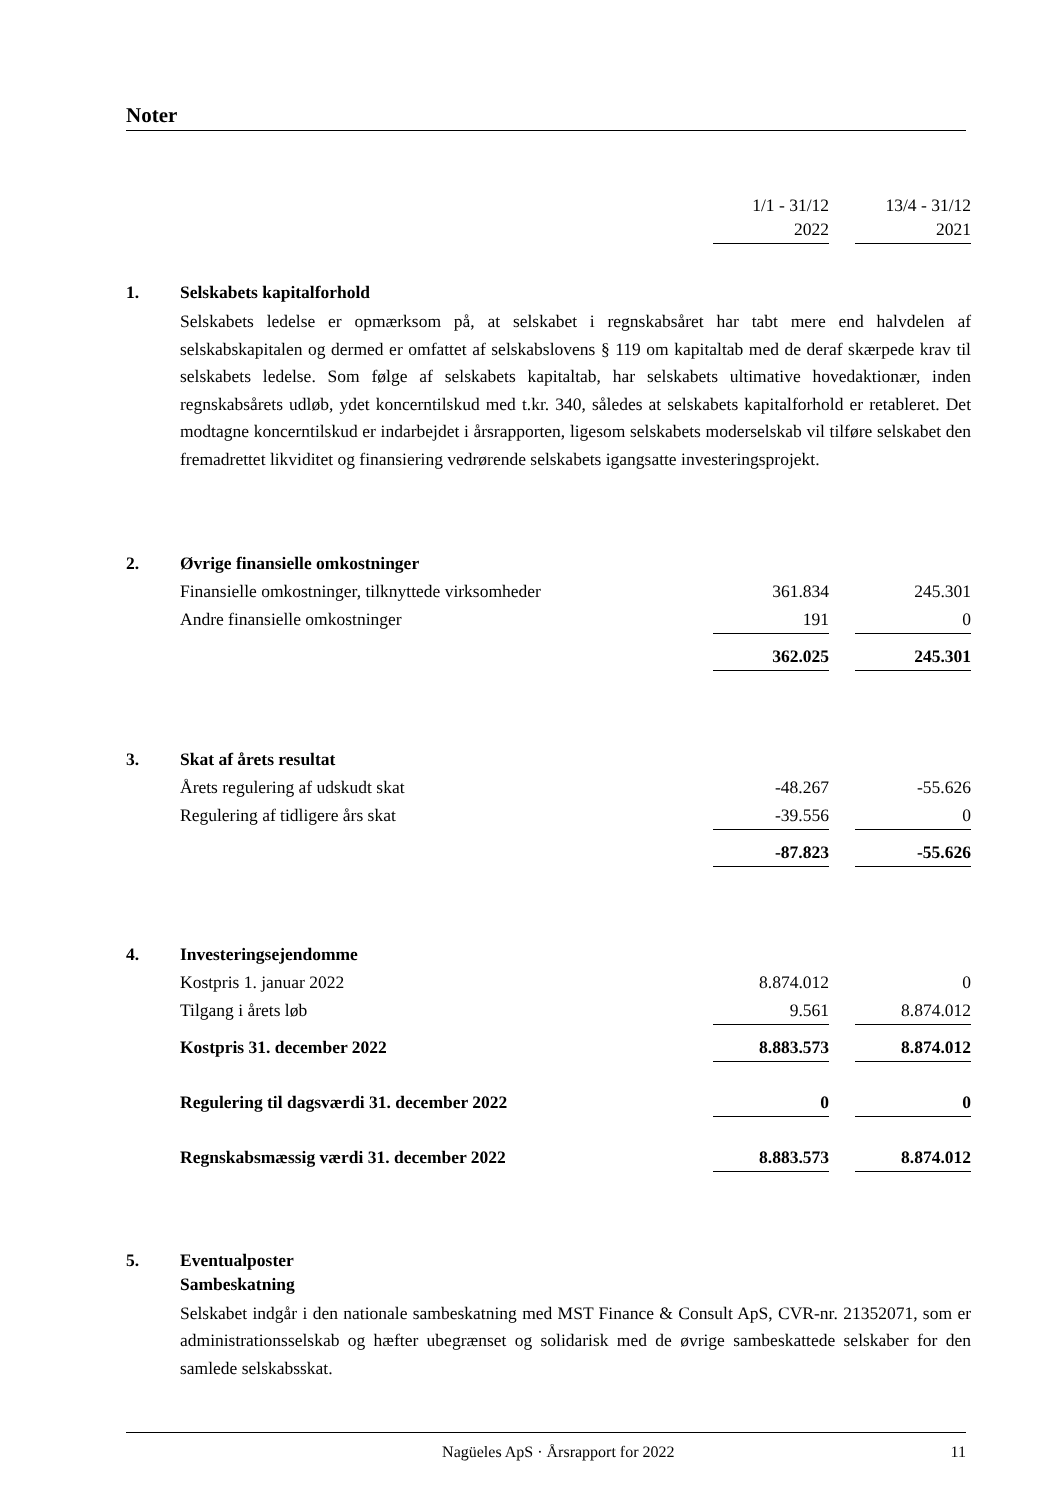Noter
| | | 1/1 - 31/12 2022 | | 13/4 - 31/12 2021 |
| 1. | Selskabets kapitalforhold | | | |
| | Selskabets ledelse er opmærksom på, at selskabet i regnskabsåret har tabt mere end halvdelen af selskabskapitalen og dermed er omfattet af selskabslovens § 119 om kapitaltab med de deraf skærpede krav til selskabets ledelse. Som følge af selskabets kapitaltab, har selskabets ultimative hovedaktionær, inden regnskabsårets udløb, ydet koncerntilskud med t.kr. 340, således at selskabets kapitalforhold er retableret. Det modtagne koncerntilskud er indarbejdet i årsrapporten, ligesom selskabets moderselskab vil tilføre selskabet den fremadrettet likviditet og finansiering vedrørende selskabets igangsatte investeringsprojekt. | | | |
| 2. | Øvrige finansielle omkostninger | | | |
| | Finansielle omkostninger, tilknyttede virksomheder | 361.834 | | 245.301 |
| | Andre finansielle omkostninger | 191 | | 0 |
| | | 362.025 | | 245.301 |
| 3. | Skat af årets resultat | | | |
| | Årets regulering af udskudt skat | -48.267 | | -55.626 |
| | Regulering af tidligere års skat | -39.556 | | 0 |
| | | -87.823 | | -55.626 |
| 4. | Investeringsejendomme | | | |
| | Kostpris 1. januar 2022 | 8.874.012 | | 0 |
| | Tilgang i årets løb | 9.561 | | 8.874.012 |
| | Kostpris 31. december 2022 | 8.883.573 | | 8.874.012 |
| | Regulering til dagsværdi 31. december 2022 | 0 | | 0 |
| | Regnskabsmæssig værdi 31. december 2022 | 8.883.573 | | 8.874.012 |
| 5. | Eventualposter Sambeskatning | | | |
| | Selskabet indgår i den nationale sambeskatning med MST Finance & Consult ApS, CVR-nr. 21352071, som er administrationsselskab og hæfter ubegrænset og solidarisk med de øvrige sambe­skattede selskaber for den samlede selskabsskat. | | | |
Nagüeles ApS · Årsrapport for 2022 11